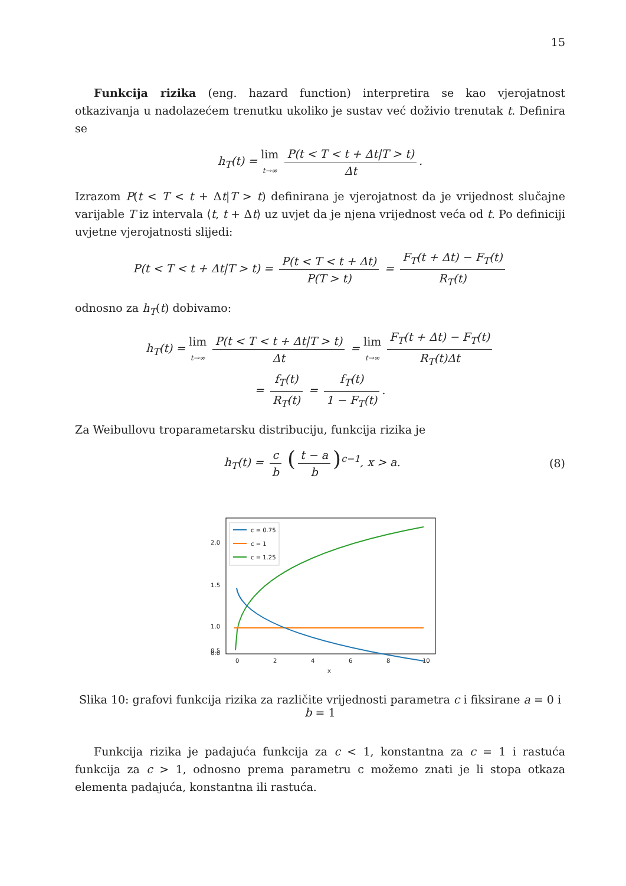15
Funkcija rizika (eng. hazard function) interpretira se kao vjerojatnost otkazivanja u nadolazećem trenutku ukoliko je sustav već doživio trenutak t. Definira se
h<sub>T</sub>(t) = lim t→∞ P(t < T < t + Δt|T > t) Δt.
Izrazom P(t < T < t + Δt|T > t) definirana je vjerojatnost da je vrijednost slučajne varijable T iz intervala ⟨t, t + Δt⟩ uz uvjet da je njena vrijednost veća od t. Po definiciji uvjetne vjerojatnosti slijedi:
P(t < T < t + Δt|T > t) = P(t < T < t + Δt) P(T > t) = F<sub>T</sub>(t + Δt) − F<sub>T</sub>(t) R<sub>T</sub>(t)
odnosno za h<sub>T</sub>(t) dobivamo:
h<sub>T</sub>(t) = lim t→∞ P(t < T < t + Δt|T > t) Δt = lim t→∞ F<sub>T</sub>(t + Δt) − F<sub>T</sub>(t) R<sub>T</sub>(t)Δt
= f<sub>T</sub>(t) R<sub>T</sub>(t) = f<sub>T</sub>(t) 1 − F<sub>T</sub>(t).
Za Weibullovu troparametarsku distribuciju, funkcija rizika je
h<sub>T</sub>(t) = c b (t − a b)<sup>c−1</sup>, x > a.
(8)
2.0
1.5
1.0
0.5
0.0
0
2
4
6
8
10
x
c = 0.75
c = 1
c = 1.25
Slika 10: grafovi funkcija rizika za različite vrijednosti parametra c i fiksirane a = 0 i b = 1
Funkcija rizika je padajuća funkcija za c < 1, konstantna za c = 1 i rastuća funkcija za c > 1, odnosno prema parametru c možemo znati je li stopa otkaza elementa padajuća, konstantna ili rastuća.